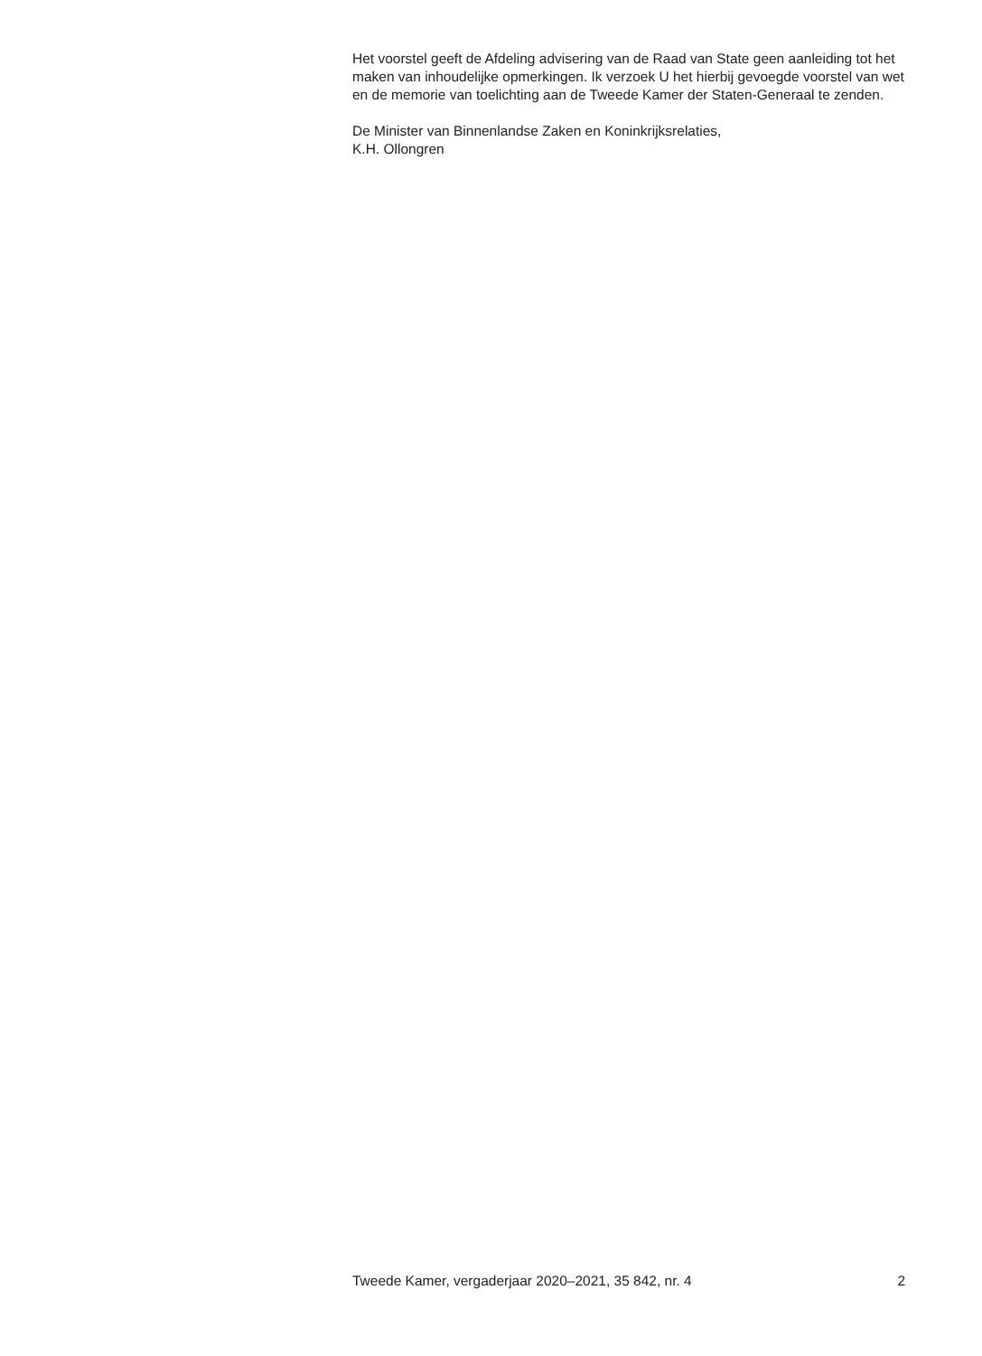Het voorstel geeft de Afdeling advisering van de Raad van State geen aanleiding tot het maken van inhoudelijke opmerkingen. Ik verzoek U het hierbij gevoegde voorstel van wet en de memorie van toelichting aan de Tweede Kamer der Staten-Generaal te zenden.
De Minister van Binnenlandse Zaken en Koninkrijksrelaties,
K.H. Ollongren
Tweede Kamer, vergaderjaar 2020–2021, 35 842, nr. 4 2